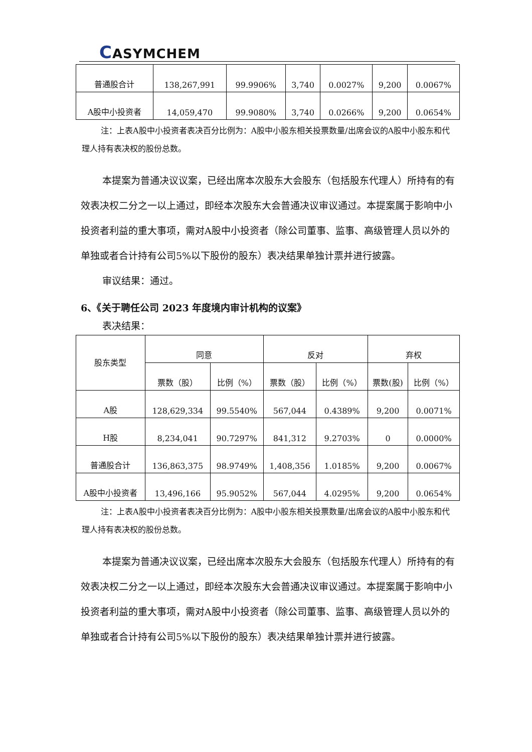CASYMCHEM
| 普通股合计 | 138,267,991 | 99.9906% | 3,740 | 0.0027% | 9,200 | 0.0067% |
| A股中小投资者 | 14,059,470 | 99.9080% | 3,740 | 0.0266% | 9,200 | 0.0654% |
注：上表A股中小投资者表决百分比例为：A股中小股东相关投票数量/出席会议的A股中小股东和代理人持有表决权的股份总数。
本提案为普通决议议案，已经出席本次股东大会股东（包括股东代理人）所持有的有效表决权二分之一以上通过，即经本次股东大会普通决议审议通过。本提案属于影响中小投资者利益的重大事项，需对A股中小投资者（除公司董事、监事、高级管理人员以外的单独或者合计持有公司5%以下股份的股东）表决结果单独计票并进行披露。
审议结果：通过。
6、《关于聘任公司 2023 年度境内审计机构的议案》
表决结果：
| 股东类型 | 同意 | | 反对 | | 弃权 | |
| --- | --- | --- | --- | --- | --- | --- |
| | 票数（股） | 比例（%） | 票数（股） | 比例（%） | 票数(股) | 比例（%） |
| A股 | 128,629,334 | 99.5540% | 567,044 | 0.4389% | 9,200 | 0.0071% |
| H股 | 8,234,041 | 90.7297% | 841,312 | 9.2703% | 0 | 0.0000% |
| 普通股合计 | 136,863,375 | 98.9749% | 1,408,356 | 1.0185% | 9,200 | 0.0067% |
| A股中小投资者 | 13,496,166 | 95.9052% | 567,044 | 4.0295% | 9,200 | 0.0654% |
注：上表A股中小投资者表决百分比例为：A股中小股东相关投票数量/出席会议的A股中小股东和代理人持有表决权的股份总数。
本提案为普通决议议案，已经出席本次股东大会股东（包括股东代理人）所持有的有效表决权二分之一以上通过，即经本次股东大会普通决议审议通过。本提案属于影响中小投资者利益的重大事项，需对A股中小投资者（除公司董事、监事、高级管理人员以外的单独或者合计持有公司5%以下股份的股东）表决结果单独计票并进行披露。